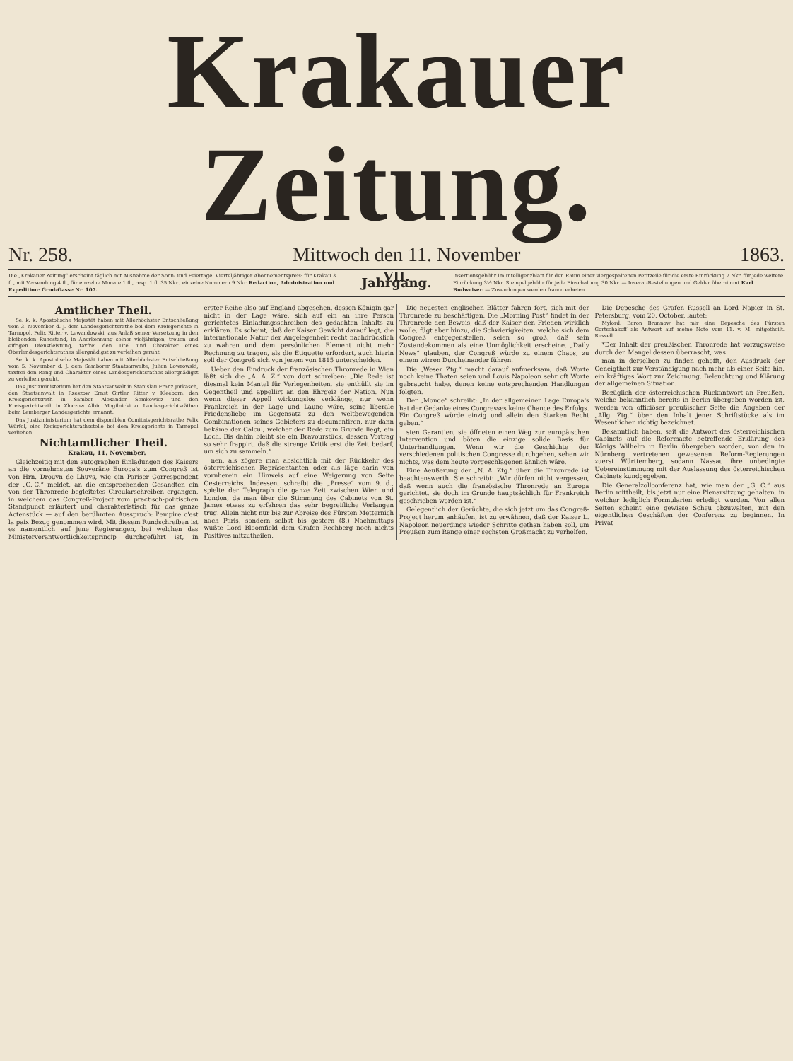Krakauer Zeitung.
Nr. 258. Mittwoch den 11. November 1863.
Die „Krakauer Zeitung“ erscheint täglich mit Ausnahme der Sonn- und Feiertage. Vierteljähriger Abonnementspreis: für Krakau 3 fl., mit Versendung 4 fl., für einzelne Monate 1 fl., resp. 1 fl. 35 Nkr., einzelne Nummern 9 Nkr. Redaction, Administration und Expedition: Grod-Gasse Nr. 107.
VII. Jahrgang.
Insertionsgebühr im Intelligenzblatt für den Raum einer viergespaltenen Petitzeile für die erste Einrückung 7 Nkr. für jede weitere Einrückung 3½ Nkr. Stempelgebühr für jede Einschaltung 30 Nkr. — Inserat-Bestellungen und Gelder übernimmt Karl Budweiser. — Zusendungen werden franco erbeten.
Amtlicher Theil.
Se. k. k. Apostolische Majestät haben mit Allerhöchster Entschließung vom 3. November d. J. dem Landesgerichtsrathe bei dem Kreisgerichte in Tarnopol, Felix Ritter v. Lewandowski, aus Anlaß seiner Versetzung in den bleibenden Ruhestand, in Anerkennung seiner vieljährigen, treuen und eifrigen Dienstleistung, taxfrei den Titel und Charakter eines Oberlandesgerichtsrathes allergnädigst zu verleihen geruht.
Se. k. k. Apostolische Majestät haben mit Allerhöchster Entschließung vom 5. November d. J. dem Samborer Staatsanwalte, Julian Lowrowski, taxfrei den Rang und Charakter eines Landesgerichtsrathes allergnädigst zu verleihen geruht.
Das Justizministerium hat den Staatsanwalt in Stanislau Franz Jorkasch, den Staatsanwalt in Rzeszow Ernst Girtler Ritter v. Kleeborn, den Kreisgerichtsrath in Sambor Alexander Semkowicz und den Kreisgerichtsrath in Zloczow Albin Mogilnicki zu Landesgerichtsräthen beim Lemberger Landesgerichte ernannt.
Das Justizministerium hat dem disponiblen Comitatsgerichtsrathe Felix Würfel, eine Kreisgerichtsrathsstelle bei dem Kreisgerichte in Tarnopol verliehen.
Nichtamtlicher Theil.
Krakau, 11. November.
Gleichzeitig mit den autographen Einladungen des Kaisers an die vornehmsten Souveräne Europa's zum Congreß ist von Hrn. Drouyn de Lhuys, wie ein Pariser Correspondent der „G.-C.“ meldet, an die entsprechenden Gesandten ein von der Thronrede begleitetes Circularschreiben ergangen, in welchem das Congreß-Project vom practisch-politischen Standpunct erläutert und charakteristisch für das ganze Actenstück — auf den berühmten Ausspruch: l'empire c'est la paix Bezug genommen wird. Mit diesem Rundschreiben ist es namentlich auf jene Regierungen, bei welchen das Ministerverantwortlichkeitsprincip durchgeführt ist, in erster Reihe also auf England abgesehen, dessen Königin gar nicht in der Lage wäre, sich auf ein an ihre Person gerichtetes Einladungsschreiben des gedachten Inhalts zu erklären. Es scheint, daß der Kaiser Gewicht darauf legt, die internationale Natur der Angelegenheit recht nachdrücklich zu wahren und dem persönlichen Element nicht mehr Rechnung zu tragen, als die Etiquette erfordert, auch hierin soll der Congreß sich von jenem von 1815 unterscheiden.
Ueber den Eindruck der französischen Thronrede in Wien läßt sich die „A. A. Z.“ von dort schreiben: „Die Rede ist diesmal kein Mantel für Verlegenheiten, sie enthüllt sie im Gegentheil und appellirt an den Ehrgeiz der Nation. Nun wenn dieser Appell wirkungslos verklänge, nur wenn Frankreich in der Lage und Laune wäre, seine liberale Friedensliebe im Gegensatz zu den weltbewegenden Combinationen seines Gebieters zu documentiren, nur dann bekäme der Calcul, welcher der Rede zum Grunde liegt, ein Loch. Bis dahin bleibt sie ein Bravourstück, dessen Vortrag so sehr frappirt, daß die strenge Kritik erst die Zeit bedarf, um sich zu sammeln.“
nen, als zögere man absichtlich mit der Rückkehr des österreichischen Repräsentanten oder als läge darin von vornherein ein Hinweis auf eine Weigerung von Seite Oesterreichs. Indessen, schreibt die „Presse“ vom 9. d., spielte der Telegraph die ganze Zeit zwischen Wien und London, da man über die Stimmung des Cabinets von St. James etwas zu erfahren das sehr begreifliche Verlangen trug. Allein nicht nur bis zur Abreise des Fürsten Metternich nach Paris, sondern selbst bis gestern (8.) Nachmittags wußte Lord Bloomfield dem Grafen Rechberg noch nichts Positives mitzutheilen.
Die neuesten englischen Blätter fahren fort, sich mit der Thronrede zu beschäftigen. Die „Morning Post“ findet in der Thronrede den Beweis, daß der Kaiser den Frieden wirklich wolle, fügt aber hinzu, die Schwierigkeiten, welche sich dem Congreß entgegenstellen, seien so groß, daß sein Zustandekommen als eine Unmöglichkeit erscheine. „Daily News“ glauben, der Congreß würde zu einem Chaos, zu einem wirren Durcheinander führen.
Die „Weser Ztg.“ macht darauf aufmerksam, daß Worte noch keine Thaten seien und Louis Napoleon sehr oft Worte gebraucht habe, denen keine entsprechenden Handlungen folgten.
Der „Monde“ schreibt: „In der allgemeinen Lage Europa's hat der Gedanke eines Congresses keine Chance des Erfolgs. Ein Congreß würde einzig und allein den Starken Recht geben.“
sten Garantien, sie öffneten einen Weg zur europäischen Intervention und böten die einzige solide Basis für Unterhandlungen. Wenn wir die Geschichte der verschiedenen politischen Congresse durchgehen, sehen wir nichts, was dem heute vorgeschlagenen ähnlich wäre.
Eine Aeußerung der „N. A. Ztg.“ über die Thronrede ist beachtenswerth. Sie schreibt: „Wir dürfen nicht vergessen, daß wenn auch die französische Thronrede an Europa gerichtet, sie doch im Grunde hauptsächlich für Frankreich geschrieben worden ist.“
Gelegentlich der Gerüchte, die sich jetzt um das Congreß-Project herum anhäufen, ist zu erwähnen, daß der Kaiser L. Napoleon neuerdings wieder Schritte gethan haben soll, um Preußen zum Range einer sechsten Großmacht zu verhelfen.
Die Depesche des Grafen Russell an Lord Napier in St. Petersburg, vom 20. October, lautet:
Mylord. Baron Brunnow hat mir eine Depesche des Fürsten Gortschakoff als Antwort auf meine Note vom 11. v. M. mitgetheilt. Russell.
*Der Inhalt der preußischen Thronrede hat vorzugsweise durch den Mangel dessen überrascht, was
man in derselben zu finden gehofft, den Ausdruck der Geneigtheit zur Verständigung nach mehr als einer Seite hin, ein kräftiges Wort zur Zeichnung, Beleuchtung und Klärung der allgemeinen Situation.
Bezüglich der österreichischen Rückantwort an Preußen, welche bekanntlich bereits in Berlin übergeben worden ist, werden von officiöser preußischer Seite die Angaben der „Allg. Ztg.“ über den Inhalt jener Schriftstücke als im Wesentlichen richtig bezeichnet.
Bekanntlich haben, seit die Antwort des österreichischen Cabinets auf die Reformacte betreffende Erklärung des Königs Wilhelm in Berlin übergeben worden, von den in Nürnberg vertretenen gewesenen Reform-Regierungen zuerst Württemberg, sodann Nassau ihre unbedingte Uebereinstimmung mit der Auslassung des österreichischen Cabinets kundgegeben.
Die Generalzollconferenz hat, wie man der „G. C.“ aus Berlin mittheilt, bis jetzt nur eine Plenarsitzung gehalten, in welcher lediglich Formularien erledigt wurden. Von allen Seiten scheint eine gewisse Scheu obzuwalten, mit den eigentlichen Geschäften der Conferenz zu beginnen. In Privat-